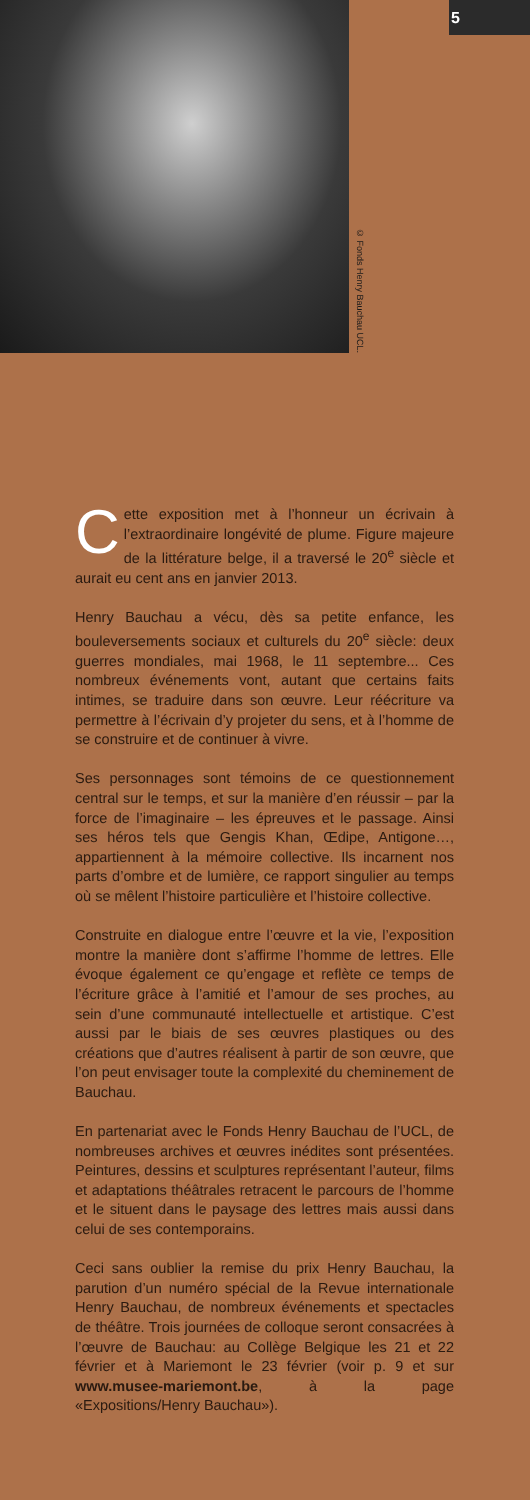© Fonds Henry Bauchau UCL.
5
Cette exposition met à l’honneur un écrivain à l’extraordinaire longévité de plume. Figure majeure de la littérature belge, il a traversé le 20<sup>e</sup> siècle et aurait eu cent ans en janvier 2013.
Henry Bauchau a vécu, dès sa petite enfance, les bouleversements sociaux et culturels du 20<sup>e</sup> siècle: deux guerres mondiales, mai 1968, le 11 septembre... Ces nombreux événements vont, autant que certains faits intimes, se traduire dans son œuvre. Leur réécriture va permettre à l’écrivain d’y projeter du sens, et à l’homme de se construire et de continuer à vivre.
Ses personnages sont témoins de ce questionnement central sur le temps, et sur la manière d’en réussir – par la force de l’imaginaire – les épreuves et le passage. Ainsi ses héros tels que Gengis Khan, Œdipe, Antigone…, appartiennent à la mémoire collective. Ils incarnent nos parts d’ombre et de lumière, ce rapport singulier au temps où se mêlent l’histoire particulière et l’histoire collective.
Construite en dialogue entre l’œuvre et la vie, l’exposition montre la manière dont s’affirme l’homme de lettres. Elle évoque également ce qu’engage et reflète ce temps de l’écriture grâce à l’amitié et l’amour de ses proches, au sein d’une communauté intellectuelle et artistique. C’est aussi par le biais de ses œuvres plastiques ou des créations que d’autres réalisent à partir de son œuvre, que l’on peut envisager toute la complexité du cheminement de Bauchau.
En partenariat avec le Fonds Henry Bauchau de l’UCL, de nombreuses archives et œuvres inédites sont présentées. Peintures, dessins et sculptures représentant l’auteur, films et adaptations théâtrales retracent le parcours de l’homme et le situent dans le paysage des lettres mais aussi dans celui de ses contemporains.
Ceci sans oublier la remise du prix Henry Bauchau, la parution d’un numéro spécial de la Revue internationale Henry Bauchau, de nombreux événements et spectacles de théâtre. Trois journées de colloque seront consacrées à l’œuvre de Bauchau: au Collège Belgique les 21 et 22 février et à Mariemont le 23 février (voir p. 9 et sur www.musee-mariemont.be, à la page «Expositions/Henry Bauchau»).